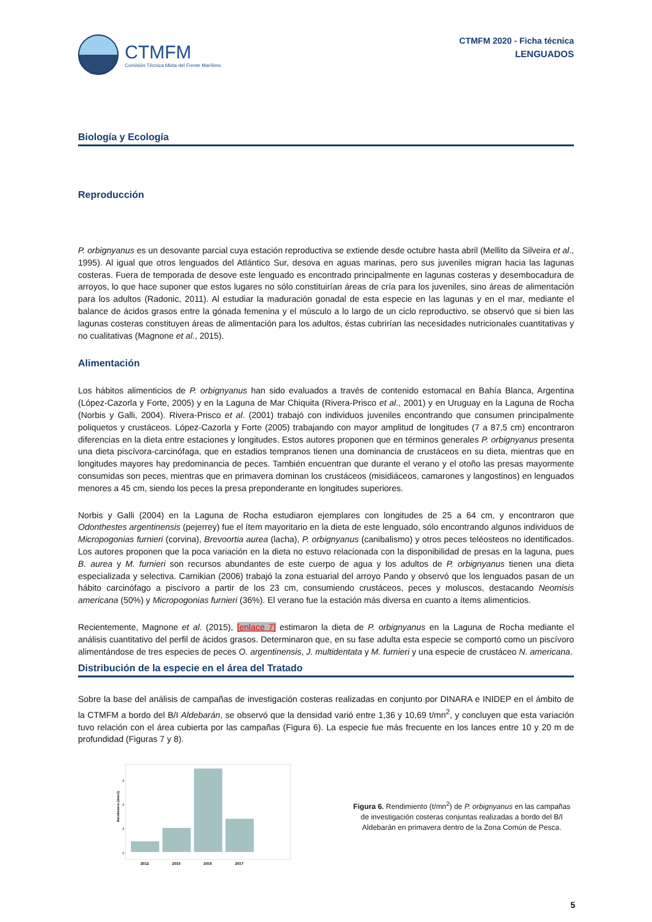CTMFM
Comisión Técnica Mixta del Frente Marítimo
CTMFM 2020 - Ficha técnica
LENGUADOS
Biología y Ecología
Reproducción
P. orbignyanus es un desovante parcial cuya estación reproductiva se extiende desde octubre hasta abril (Mellito da Silveira et al., 1995). Al igual que otros lenguados del Atlántico Sur, desova en aguas marinas, pero sus juveniles migran hacia las lagunas costeras. Fuera de temporada de desove este lenguado es encontrado principalmente en lagunas costeras y desembocadura de arroyos, lo que hace suponer que estos lugares no sólo constituirían áreas de cría para los juveniles, sino áreas de alimentación para los adultos (Radonic, 2011). Al estudiar la maduración gonadal de esta especie en las lagunas y en el mar, mediante el balance de ácidos grasos entre la gónada femenina y el músculo a lo largo de un ciclo reproductivo, se observó que si bien las lagunas costeras constituyen áreas de alimentación para los adultos, éstas cubrirían las necesidades nutricionales cuantitativas y no cualitativas (Magnone et al., 2015).
Alimentación
Los hábitos alimenticios de P. orbignyanus han sido evaluados a través de contenido estomacal en Bahía Blanca, Argentina (López-Cazorla y Forte, 2005) y en la Laguna de Mar Chiquita (Rivera-Prisco et al., 2001) y en Uruguay en la Laguna de Rocha (Norbis y Galli, 2004). Rivera-Prisco et al. (2001) trabajó con individuos juveniles encontrando que consumen principalmente poliquetos y crustáceos. López-Cazorla y Forte (2005) trabajando con mayor amplitud de longitudes (7 a 87,5 cm) encontraron diferencias en la dieta entre estaciones y longitudes. Estos autores proponen que en términos generales P. orbignyanus presenta una dieta piscívora-carcinófaga, que en estadios tempranos tienen una dominancia de crustáceos en su dieta, mientras que en longitudes mayores hay predominancia de peces. También encuentran que durante el verano y el otoño las presas mayormente consumidas son peces, mientras que en primavera dominan los crustáceos (misidiáceos, camarones y langostinos) en lenguados menores a 45 cm, siendo los peces la presa preponderante en longitudes superiores.
Norbis y Galli (2004) en la Laguna de Rocha estudiaron ejemplares con longitudes de 25 a 64 cm, y encontraron que Odonthestes argentinensis (pejerrey) fue el ítem mayoritario en la dieta de este lenguado, sólo encontrando algunos individuos de Micropogonias furnieri (corvina), Brevoortia aurea (lacha), P. orbignyanus (canibalismo) y otros peces teléosteos no identificados. Los autores proponen que la poca variación en la dieta no estuvo relacionada con la disponibilidad de presas en la laguna, pues B. aurea y M. furnieri son recursos abundantes de este cuerpo de agua y los adultos de P. orbignyanus tienen una dieta especializada y selectiva. Carnikian (2006) trabajó la zona estuarial del arroyo Pando y observó que los lenguados pasan de un hábito carcinófago a piscívoro a partir de los 23 cm, consumiendo crustáceos, peces y moluscos, destacando Neomisis americana (50%) y Micropogonias furnieri (36%). El verano fue la estación más diversa en cuanto a ítems alimenticios.
Recientemente, Magnone et al. (2015), [enlace 7] estimaron la dieta de P. orbignyanus en la Laguna de Rocha mediante el análisis cuantitativo del perfil de ácidos grasos. Determinaron que, en su fase adulta esta especie se comportó como un piscívoro alimentándose de tres especies de peces O. argentinensis, J. multidentata y M. furnieri y una especie de crustáceo N. americana.
Distribución de la especie en el área del Tratado
Sobre la base del análisis de campañas de investigación costeras realizadas en conjunto por DINARA e INIDEP en el ámbito de la CTMFM a bordo del B/I Aldebarán, se observó que la densidad varió entre 1,36 y 10,69 t/mn<sup>2</sup>, y concluyen que esta variación tuvo relación con el área cubierta por las campañas (Figura 6). La especie fue más frecuente en los lances entre 10 y 20 m de profundidad (Figuras 7 y 8).
Rendimiento (t/mn2)
0
3
6
9
2012
2015
2016
2017
Figura 6. Rendimiento (t/mn<sup>2</sup>) de P. orbignyanus en las campañas de investigación costeras conjuntas realizadas a bordo del B/I Aldebarán en primavera dentro de la Zona Común de Pesca.
5